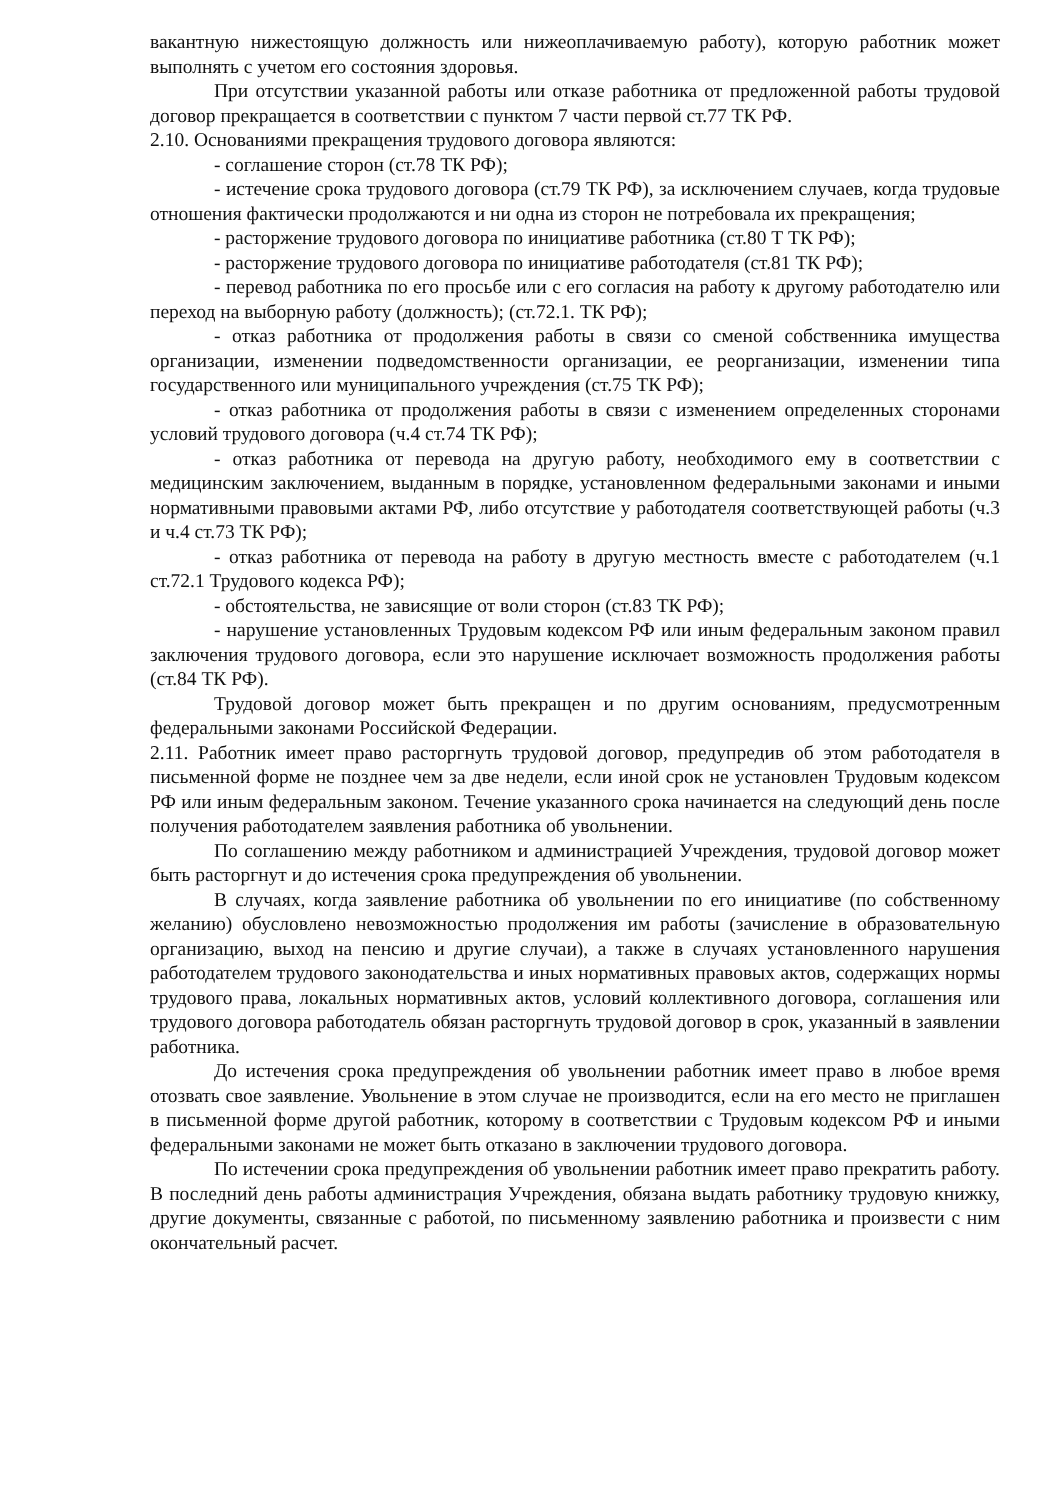вакантную нижестоящую должность или нижеоплачиваемую работу), которую работник может выполнять с учетом его состояния здоровья.
При отсутствии указанной работы или отказе работника от предложенной работы трудовой договор прекращается в соответствии с пунктом 7 части первой ст.77 ТК РФ.
2.10. Основаниями прекращения трудового договора являются:
- соглашение сторон (ст.78 ТК РФ);
- истечение срока трудового договора (ст.79 ТК РФ), за исключением случаев, когда трудовые отношения фактически продолжаются и ни одна из сторон не потребовала их прекращения;
- расторжение трудового договора по инициативе работника (ст.80 Т ТК РФ);
- расторжение трудового договора по инициативе работодателя (ст.81 ТК РФ);
- перевод работника по его просьбе или с его согласия на работу к другому работодателю или переход на выборную работу (должность); (ст.72.1. ТК РФ);
- отказ работника от продолжения работы в связи со сменой собственника имущества организации, изменении подведомственности организации, ее реорганизации, изменении типа государственного или муниципального учреждения (ст.75 ТК РФ);
- отказ работника от продолжения работы в связи с изменением определенных сторонами условий трудового договора (ч.4 ст.74 ТК РФ);
- отказ работника от перевода на другую работу, необходимого ему в соответствии с медицинским заключением, выданным в порядке, установленном федеральными законами и иными нормативными правовыми актами РФ, либо отсутствие у работодателя соответствующей работы (ч.3 и ч.4 ст.73 ТК РФ);
- отказ работника от перевода на работу в другую местность вместе с работодателем (ч.1 ст.72.1 Трудового кодекса РФ);
- обстоятельства, не зависящие от воли сторон (ст.83 ТК РФ);
- нарушение установленных Трудовым кодексом РФ или иным федеральным законом правил заключения трудового договора, если это нарушение исключает возможность продолжения работы (ст.84 ТК РФ).
Трудовой договор может быть прекращен и по другим основаниям, предусмотренным федеральными законами Российской Федерации.
2.11. Работник имеет право расторгнуть трудовой договор, предупредив об этом работодателя в письменной форме не позднее чем за две недели, если иной срок не установлен Трудовым кодексом РФ или иным федеральным законом. Течение указанного срока начинается на следующий день после получения работодателем заявления работника об увольнении.
По соглашению между работником и администрацией Учреждения, трудовой договор может быть расторгнут и до истечения срока предупреждения об увольнении.
В случаях, когда заявление работника об увольнении по его инициативе (по собственному желанию) обусловлено невозможностью продолжения им работы (зачисление в образовательную организацию, выход на пенсию и другие случаи), а также в случаях установленного нарушения работодателем трудового законодательства и иных нормативных правовых актов, содержащих нормы трудового права, локальных нормативных актов, условий коллективного договора, соглашения или трудового договора работодатель обязан расторгнуть трудовой договор в срок, указанный в заявлении работника.
До истечения срока предупреждения об увольнении работник имеет право в любое время отозвать свое заявление. Увольнение в этом случае не производится, если на его место не приглашен в письменной форме другой работник, которому в соответствии с Трудовым кодексом РФ и иными федеральными законами не может быть отказано в заключении трудового договора.
По истечении срока предупреждения об увольнении работник имеет право прекратить работу. В последний день работы администрация Учреждения, обязана выдать работнику трудовую книжку, другие документы, связанные с работой, по письменному заявлению работника и произвести с ним окончательный расчет.